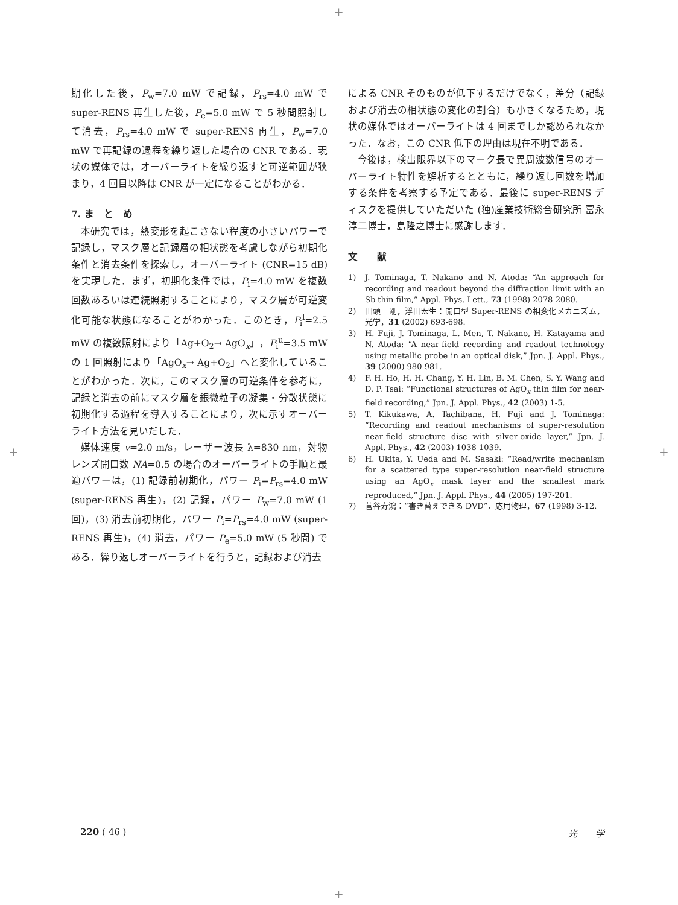+
期化した後，P<sub>w</sub>=7.0 mW で記録，P<sub>rs</sub>=4.0 mW で super-RENS 再生した後，P<sub>e</sub>=5.0 mW で 5 秒間照射して消去，P<sub>rs</sub>=4.0 mW で super-RENS 再生，P<sub>w</sub>=7.0 mW で再記録の過程を繰り返した場合の CNR である．現状の媒体では，オーバーライトを繰り返すと可逆範囲が狭まり，4 回目以降は CNR が一定になることがわかる．
7. ま　と　め
本研究では，熱変形を起こさない程度の小さいパワーで記録し，マスク層と記録層の相状態を考慮しながら初期化条件と消去条件を探索し，オーバーライト (CNR=15 dB) を実現した．まず，初期化条件では，P<sub>i</sub>=4.0 mW を複数回数あるいは連続照射することにより，マスク層が可逆変化可能な状態になることがわかった．このとき，P<sub>i</sub><sup>l</sup>=2.5 mW の複数照射により「Ag+O<sub>2</sub>→ AgO<sub>x</sub>」，P<sub>i</sub><sup>u</sup>=3.5 mW の 1 回照射により「AgO<sub>x</sub>→ Ag+O<sub>2</sub>」へと変化していることがわかった．次に，このマスク層の可逆条件を参考に，記録と消去の前にマスク層を銀微粒子の凝集・分散状態に初期化する過程を導入することにより，次に示すオーバーライト方法を見いだした．
媒体速度 v=2.0 m/s，レーザー波長 λ=830 nm，対物レンズ開口数 NA=0.5 の場合のオーバーライトの手順と最適パワーは，(1) 記録前初期化，パワー P<sub>i</sub>=P<sub>rs</sub>=4.0 mW (super-RENS 再生)，(2) 記録，パワー P<sub>w</sub>=7.0 mW (1 回)，(3) 消去前初期化，パワー P<sub>i</sub>=P<sub>rs</sub>=4.0 mW (super-RENS 再生)，(4) 消去，パワー P<sub>e</sub>=5.0 mW (5 秒間) である．繰り返しオーバーライトを行うと，記録および消去
による CNR そのものが低下するだけでなく，差分（記録および消去の相状態の変化の割合）も小さくなるため，現状の媒体ではオーバーライトは 4 回までしか認められなかった．なお，この CNR 低下の理由は現在不明である．
今後は，検出限界以下のマーク長で異周波数信号のオーバーライト特性を解析するとともに，繰り返し回数を増加する条件を考察する予定である．最後に super-RENS ディスクを提供していただいた (独)産業技術総合研究所 富永淳二博士，島隆之博士に感謝します．
文　　献
1) J. Tominaga, T. Nakano and N. Atoda: “An approach for recording and readout beyond the diffraction limit with an Sb thin film,” Appl. Phys. Lett., 73 (1998) 2078-2080.
2) 田頭　剛，浮田宏生：開口型 Super-RENS の相変化メカニズム，光学，31 (2002) 693-698.
3) H. Fuji, J. Tominaga, L. Men, T. Nakano, H. Katayama and N. Atoda: “A near-field recording and readout technology using metallic probe in an optical disk,” Jpn. J. Appl. Phys., 39 (2000) 980-981.
4) F. H. Ho, H. H. Chang, Y. H. Lin, B. M. Chen, S. Y. Wang and D. P. Tsai: “Functional structures of AgO<sub>x</sub> thin film for near-field recording,” Jpn. J. Appl. Phys., 42 (2003) 1-5.
5) T. Kikukawa, A. Tachibana, H. Fuji and J. Tominaga: “Recording and readout mechanisms of super-resolution near-field structure disc with silver-oxide layer,” Jpn. J. Appl. Phys., 42 (2003) 1038-1039.
6) H. Ukita, Y. Ueda and M. Sasaki: “Read/write mechanism for a scattered type super-resolution near-field structure using an AgO<sub>x</sub> mask layer and the smallest mark reproduced,” Jpn. J. Appl. Phys., 44 (2005) 197-201.
7) 菅谷寿鴻：“書き替えできる DVD”，応用物理，67 (1998) 3-12.
+ +
220 ( 46 ) 光　　学
+